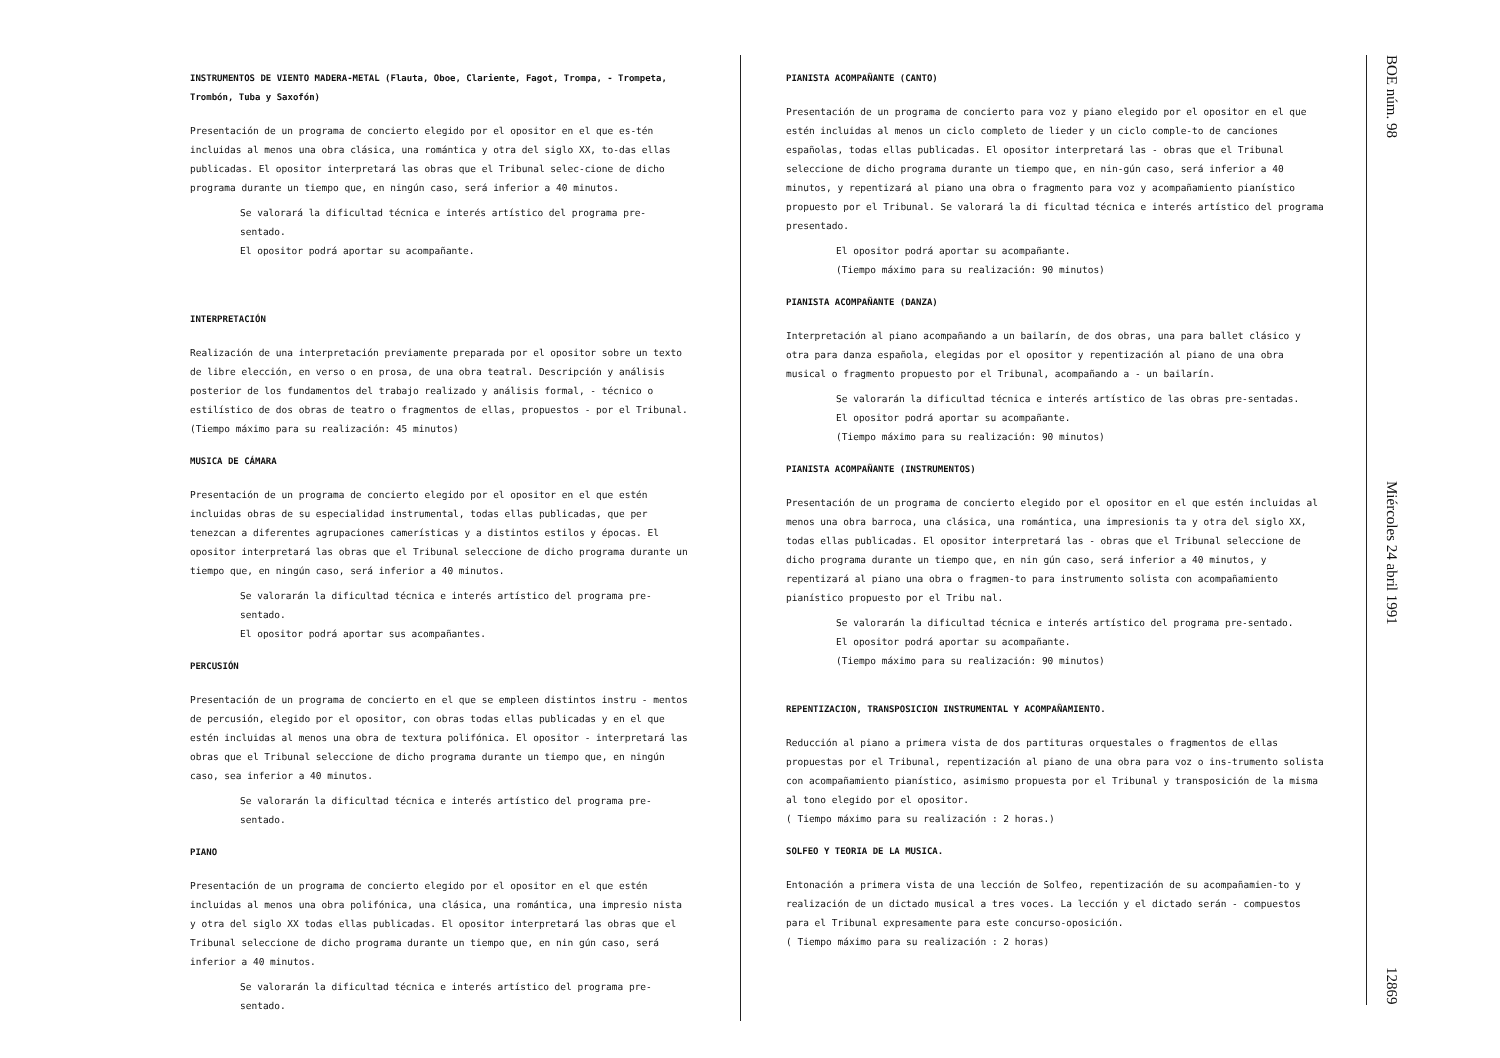INSTRUMENTOS DE VIENTO MADERA-METAL (Flauta, Oboe, Clariente, Fagot, Trompa, - Trompeta, Trombón, Tuba y Saxofón)
Presentación de un programa de concierto elegido por el opositor en el que es-tén incluidas al menos una obra clásica, una romántica y otra del siglo XX, to-das ellas publicadas. El opositor interpretará las obras que el Tribunal selec-cione de dicho programa durante un tiempo que, en ningún caso, será inferior a 40 minutos.
Se valorará la dificultad técnica e interés artístico del programa pre-sentado.
El opositor podrá aportar su acompañante.
INTERPRETACIÓN
Realización de una interpretación previamente preparada por el opositor sobre un texto de libre elección, en verso o en prosa, de una obra teatral. Descripción y análisis posterior de los fundamentos del trabajo realizado y análisis formal, - técnico o estilístico de dos obras de teatro o fragmentos de ellas, propuestos - por el Tribunal. (Tiempo máximo para su realización: 45 minutos)
MUSICA DE CÁMARA
Presentación de un programa de concierto elegido por el opositor en el que estén incluidas obras de su especialidad instrumental, todas ellas publicadas, que per tenezcan a diferentes agrupaciones camerísticas y a distintos estilos y épocas. El opositor interpretará las obras que el Tribunal seleccione de dicho programa durante un tiempo que, en ningún caso, será inferior a 40 minutos.
Se valorarán la dificultad técnica e interés artístico del programa pre-sentado.
El opositor podrá aportar sus acompañantes.
PERCUSIÓN
Presentación de un programa de concierto en el que se empleen distintos instru - mentos de percusión, elegido por el opositor, con obras todas ellas publicadas y en el que estén incluidas al menos una obra de textura polifónica. El opositor - interpretará las obras que el Tribunal seleccione de dicho programa durante un tiempo que, en ningún caso, sea inferior a 40 minutos.
Se valorarán la dificultad técnica e interés artístico del programa pre-sentado.
PIANO
Presentación de un programa de concierto elegido por el opositor en el que estén incluidas al menos una obra polifónica, una clásica, una romántica, una impresio nista y otra del siglo XX todas ellas publicadas. El opositor interpretará las obras que el Tribunal seleccione de dicho programa durante un tiempo que, en nin gún caso, será inferior a 40 minutos.
Se valorarán la dificultad técnica e interés artístico del programa pre-sentado.
PIANISTA ACOMPAÑANTE (CANTO)
Presentación de un programa de concierto para voz y piano elegido por el opositor en el que estén incluidas al menos un ciclo completo de lieder y un ciclo comple-to de canciones españolas, todas ellas publicadas. El opositor interpretará las - obras que el Tribunal seleccione de dicho programa durante un tiempo que, en nin-gún caso, será inferior a 40 minutos, y repentizará al piano una obra o fragmento para voz y acompañamiento pianístico propuesto por el Tribunal. Se valorará la di ficultad técnica e interés artístico del programa presentado.
El opositor podrá aportar su acompañante.
(Tiempo máximo para su realización: 90 minutos)
PIANISTA ACOMPAÑANTE (DANZA)
Interpretación al piano acompañando a un bailarín, de dos obras, una para ballet clásico y otra para danza española, elegidas por el opositor y repentización al piano de una obra musical o fragmento propuesto por el Tribunal, acompañando a - un bailarín.
Se valorarán la dificultad técnica e interés artístico de las obras pre-sentadas.
El opositor podrá aportar su acompañante.
(Tiempo máximo para su realización: 90 minutos)
PIANISTA ACOMPAÑANTE (INSTRUMENTOS)
Presentación de un programa de concierto elegido por el opositor en el que estén incluidas al menos una obra barroca, una clásica, una romántica, una impresionis ta y otra del siglo XX, todas ellas publicadas. El opositor interpretará las - obras que el Tribunal seleccione de dicho programa durante un tiempo que, en nin gún caso, será inferior a 40 minutos, y repentizará al piano una obra o fragmen-to para instrumento solista con acompañamiento pianístico propuesto por el Tribu nal.
Se valorarán la dificultad técnica e interés artístico del programa pre-sentado.
El opositor podrá aportar su acompañante.
(Tiempo máximo para su realización: 90 minutos)
REPENTIZACION, TRANSPOSICION INSTRUMENTAL Y ACOMPAÑAMIENTO.
Reducción al piano a primera vista de dos partituras orquestales o fragmentos de ellas propuestas por el Tribunal, repentización al piano de una obra para voz o ins-trumento solista con acompañamiento pianístico, asimismo propuesta por el Tribunal y transposición de la misma al tono elegido por el opositor.
( Tiempo máximo para su realización : 2 horas.)
SOLFEO Y TEORIA DE LA MUSICA.
Entonación a primera vista de una lección de Solfeo, repentización de su acompañamien-to y realización de un dictado musical a tres voces. La lección y el dictado serán - compuestos para el Tribunal expresamente para este concurso-oposición.
( Tiempo máximo para su realización : 2 horas)
BOE núm. 98 Miércoles 24 abril 1991 12869